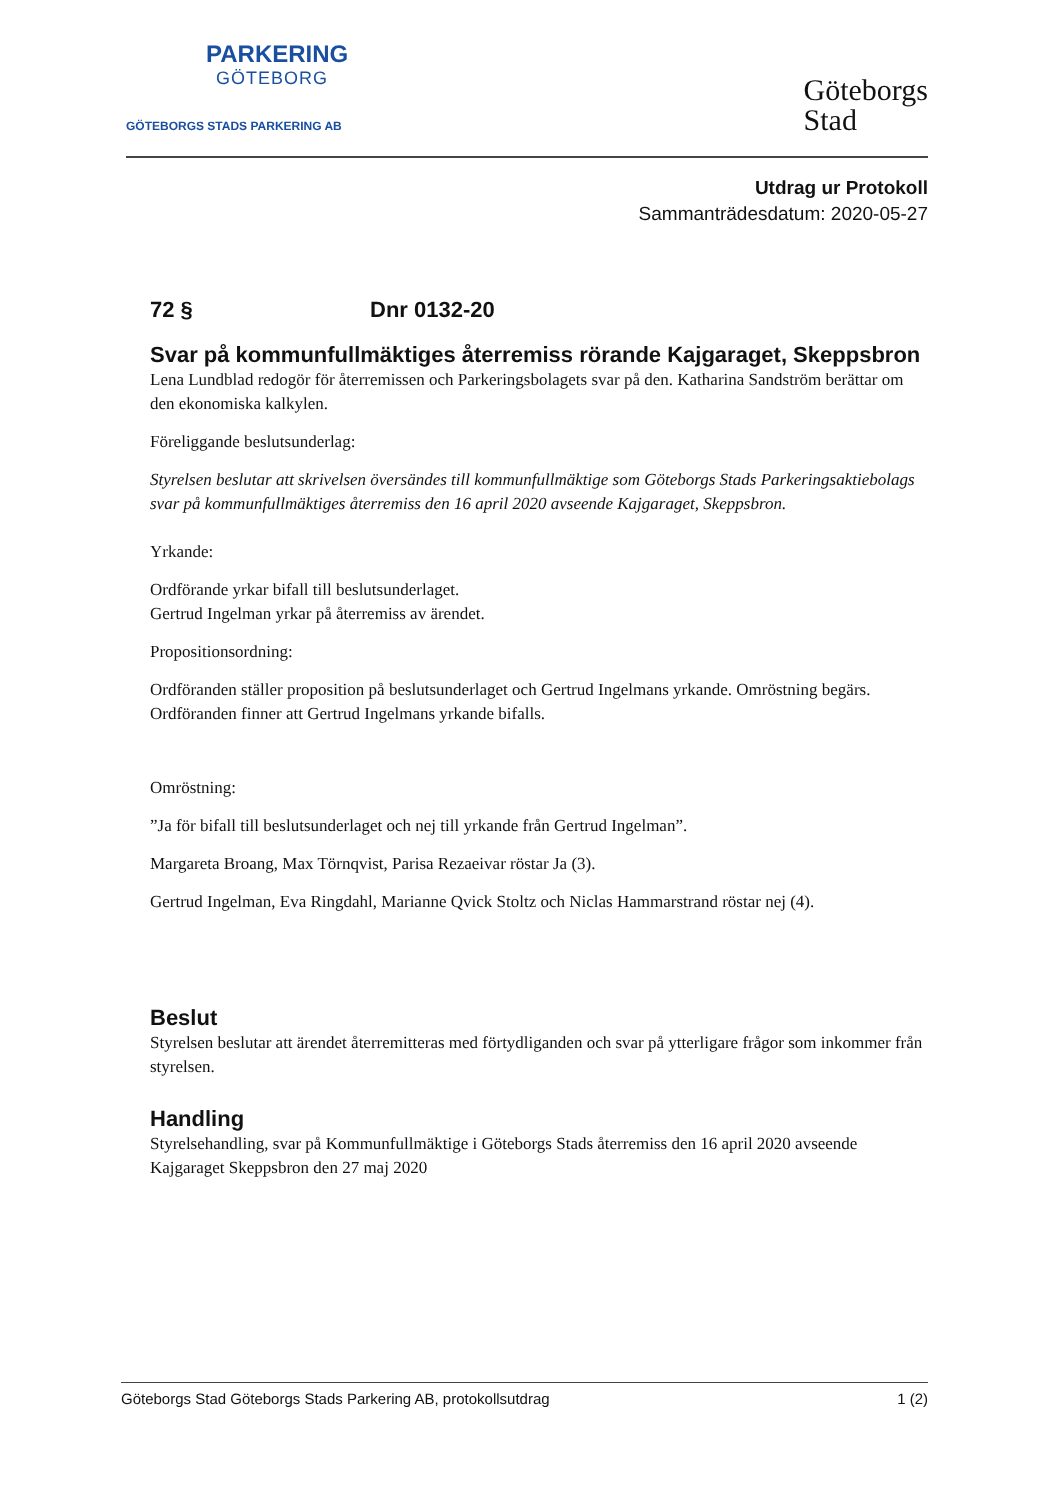PARKERING
GÖTEBORG
GÖTEBORGS STADS PARKERING AB
Göteborgs
Stad
Utdrag ur Protokoll
Sammanträdesdatum: 2020-05-27
72 § Dnr 0132-20
Svar på kommunfullmäktiges återremiss rörande Kajgaraget, Skeppsbron
Lena Lundblad redogör för återremissen och Parkeringsbolagets svar på den. Katharina Sandström berättar om den ekonomiska kalkylen.
Föreliggande beslutsunderlag:
Styrelsen beslutar att skrivelsen översändes till kommunfullmäktige som Göteborgs Stads Parkeringsaktiebolags svar på kommunfullmäktiges återremiss den 16 april 2020 avseende Kajgaraget, Skeppsbron.
Yrkande:
Ordförande yrkar bifall till beslutsunderlaget.
Gertrud Ingelman yrkar på återremiss av ärendet.
Propositionsordning:
Ordföranden ställer proposition på beslutsunderlaget och Gertrud Ingelmans yrkande. Omröstning begärs. Ordföranden finner att Gertrud Ingelmans yrkande bifalls.
Omröstning:
”Ja för bifall till beslutsunderlaget och nej till yrkande från Gertrud Ingelman”.
Margareta Broang, Max Törnqvist, Parisa Rezaeivar röstar Ja (3).
Gertrud Ingelman, Eva Ringdahl, Marianne Qvick Stoltz och Niclas Hammarstrand röstar nej (4).
Beslut
Styrelsen beslutar att ärendet återremitteras med förtydliganden och svar på ytterligare frågor som inkommer från styrelsen.
Handling
Styrelsehandling, svar på Kommunfullmäktige i Göteborgs Stads återremiss den 16 april 2020 avseende Kajgaraget Skeppsbron den 27 maj 2020
Göteborgs Stad Göteborgs Stads Parkering AB, protokollsutdrag 1 (2)